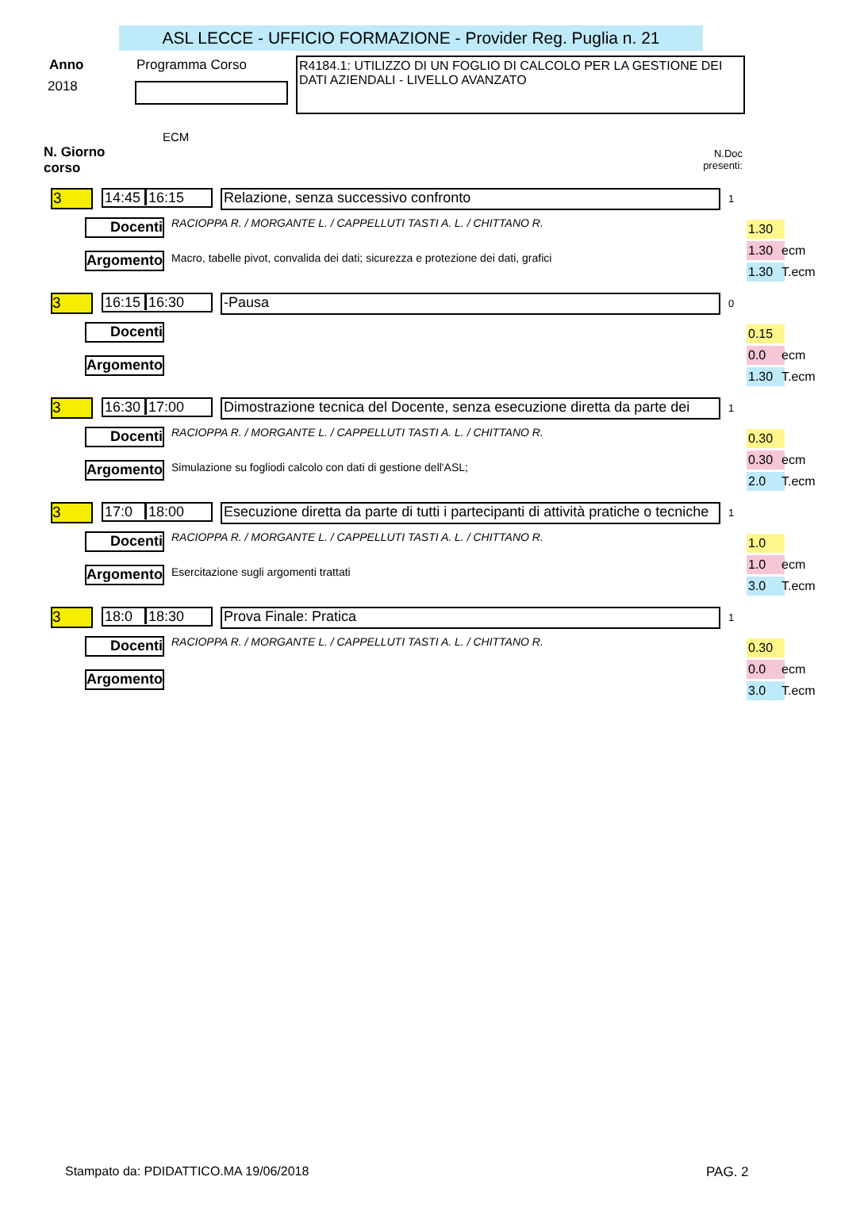ASL LECCE - UFFICIO FORMAZIONE - Provider Reg. Puglia n. 21
Anno
2018
Programma Corso
ECM
R4184.1: UTILIZZO DI UN FOGLIO DI CALCOLO PER LA GESTIONE DEI DATI AZIENDALI - LIVELLO AVANZATO
N. Giorno
corso
N.Doc
presenti:
3 14:45 16:15 Relazione, senza successivo confronto 1
Docenti RACIOPPA R. / MORGANTE L. / CAPPELLUTI TASTI A. L. / CHITTANO R.
Argomento Macro, tabelle pivot, convalida dei dati; sicurezza e protezione dei dati, grafici
1.30
1.30 ecm
1.30 T.ecm
3 16:15 16:30 -Pausa 0
Docenti
Argomento
0.15
0.0 ecm
1.30 T.ecm
3 16:30 17:00
Dimostrazione tecnica del Docente, senza esecuzione diretta da parte dei
1
Docenti RACIOPPA R. / MORGANTE L. / CAPPELLUTI TASTI A. L. / CHITTANO R.
Argomento Simulazione su fogliodi calcolo con dati di gestione dell'ASL;
0.30
0.30 ecm
2.0 T.ecm
3 17:0 18:00
Esecuzione diretta da parte di tutti i partecipanti di attività pratiche o tecniche
1
Docenti RACIOPPA R. / MORGANTE L. / CAPPELLUTI TASTI A. L. / CHITTANO R.
Argomento Esercitazione sugli argomenti trattati
1.0
1.0 ecm
3.0 T.ecm
3 18:0 18:30 Prova Finale: Pratica 1
Docenti RACIOPPA R. / MORGANTE L. / CAPPELLUTI TASTI A. L. / CHITTANO R.
Argomento
0.30
0.0 ecm
3.0 T.ecm
Stampato da: PDIDATTICO.MA 19/06/2018
PAG. 2